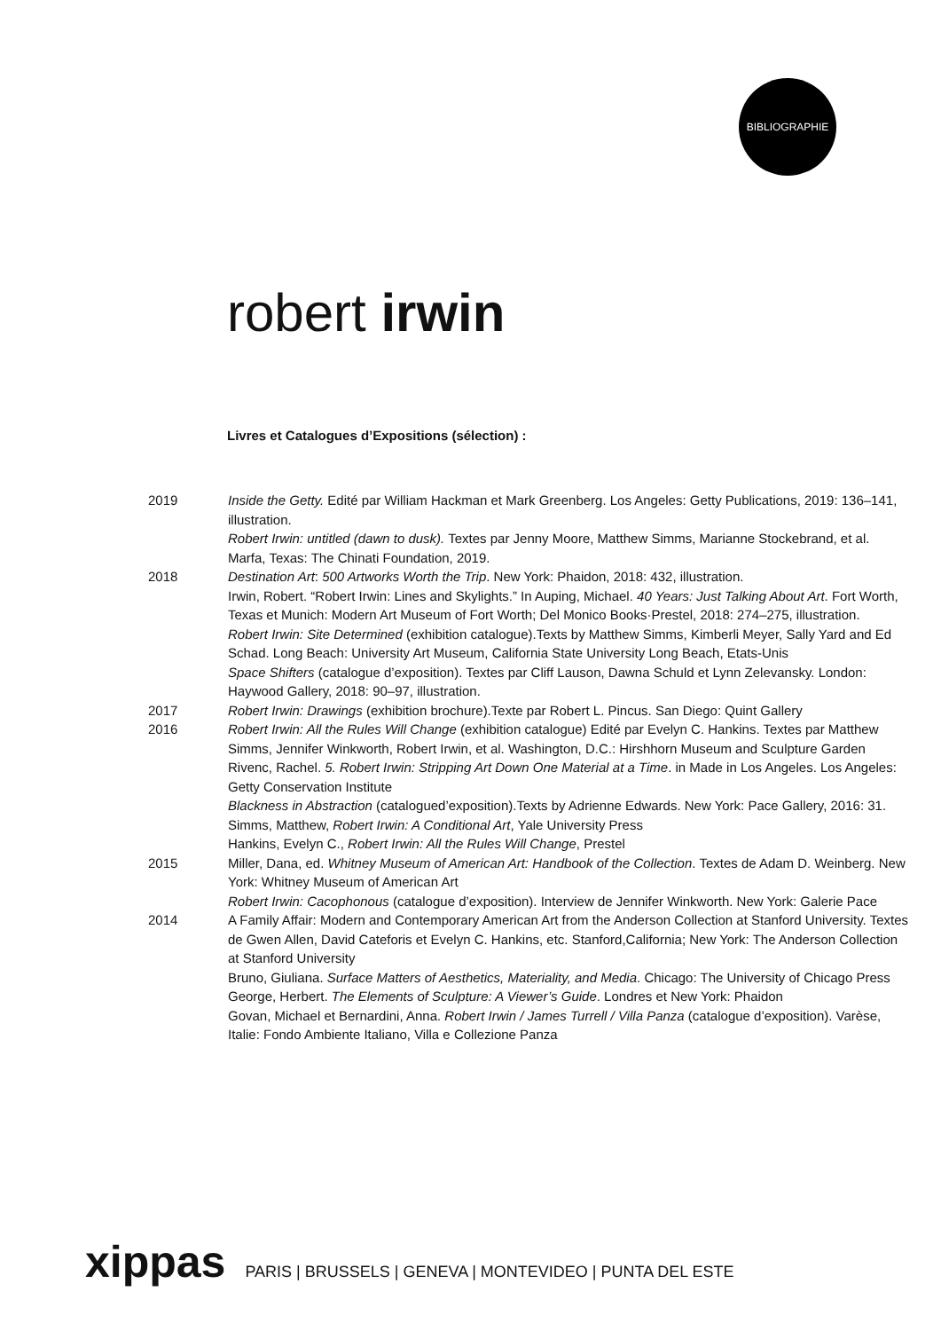BIBLIOGRAPHIE
robert irwin
Livres et Catalogues d’Expositions (sélection) :
2019 Inside the Getty. Edité par William Hackman et Mark Greenberg. Los Angeles: Getty Publications, 2019: 136–141, illustration.
Robert Irwin: untitled (dawn to dusk). Textes par Jenny Moore, Matthew Simms, Marianne Stockebrand, et al. Marfa, Texas: The Chinati Foundation, 2019.
2018 Destination Art: 500 Artworks Worth the Trip. New York: Phaidon, 2018: 432, illustration.
Irwin, Robert. “Robert Irwin: Lines and Skylights.” In Auping, Michael. 40 Years: Just Talking About Art. Fort Worth, Texas et Munich: Modern Art Museum of Fort Worth; Del Monico Books·Prestel, 2018: 274–275, illustration.
Robert Irwin: Site Determined (exhibition catalogue).Texts by Matthew Simms, Kimberli Meyer, Sally Yard and Ed Schad. Long Beach: University Art Museum, California State University Long Beach, Etats-Unis
Space Shifters (catalogue d’exposition). Textes par Cliff Lauson, Dawna Schuld et Lynn Zelevansky. London: Haywood Gallery, 2018: 90–97, illustration.
2017 Robert Irwin: Drawings (exhibition brochure).Texte par Robert L. Pincus. San Diego: Quint Gallery
2016 Robert Irwin: All the Rules Will Change (exhibition catalogue) Edité par Evelyn C. Hankins. Textes par Matthew Simms, Jennifer Winkworth, Robert Irwin, et al. Washington, D.C.: Hirshhorn Museum and Sculpture Garden
Rivenc, Rachel. 5. Robert Irwin: Stripping Art Down One Material at a Time. in Made in Los Angeles. Los Angeles: Getty Conservation Institute
Blackness in Abstraction (catalogued’exposition).Texts by Adrienne Edwards. New York: Pace Gallery, 2016: 31.
Simms, Matthew, Robert Irwin: A Conditional Art, Yale University Press
Hankins, Evelyn C., Robert Irwin: All the Rules Will Change, Prestel
2015 Miller, Dana, ed. Whitney Museum of American Art: Handbook of the Collection. Textes de Adam D. Weinberg. New York: Whitney Museum of American Art
Robert Irwin: Cacophonous (catalogue d’exposition). Interview de Jennifer Winkworth. New York: Galerie Pace
2014 A Family Affair: Modern and Contemporary American Art from the Anderson Collection at Stanford University. Textes de Gwen Allen, David Cateforis et Evelyn C. Hankins, etc. Stanford,California; New York: The Anderson Collection at Stanford University
Bruno, Giuliana. Surface Matters of Aesthetics, Materiality, and Media. Chicago: The University of Chicago Press
George, Herbert. The Elements of Sculpture: A Viewer’s Guide. Londres et New York: Phaidon
Govan, Michael et Bernardini, Anna. Robert Irwin / James Turrell / Villa Panza (catalogue d’exposition). Varèse, Italie: Fondo Ambiente Italiano, Villa e Collezione Panza
xippas PARIS | BRUSSELS | GENEVA | MONTEVIDEO | PUNTA DEL ESTE